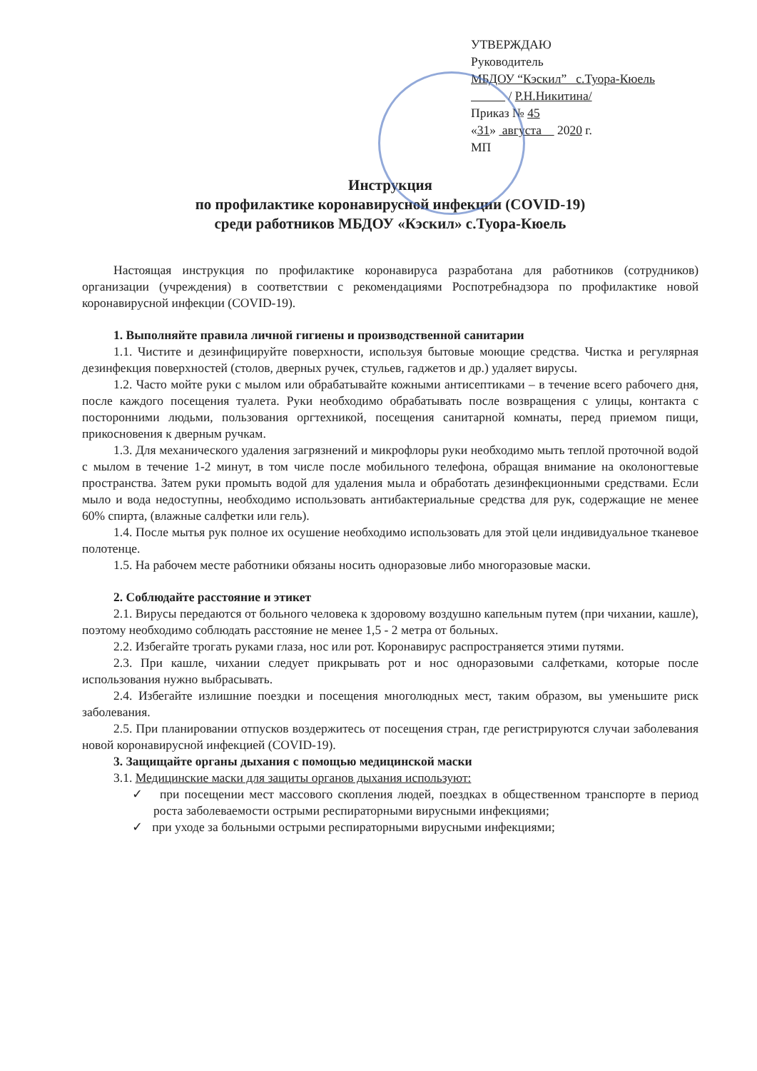УТВЕРЖДАЮ
Руководитель
МБДОУ “Кэскил” с.Туора-Кюель
/ Р.Н.Никитина/
Приказ № 45
«31» августа 2020 г.
МП
Инструкция
по профилактике коронавирусной инфекции (COVID-19)
среди работников МБДОУ «Кэскил» с.Туора-Кюель
Настоящая инструкция по профилактике коронавируса разработана для работников (сотрудников) организации (учреждения) в соответствии с рекомендациями Роспотребнадзора по профилактике новой коронавирусной инфекции (COVID-19).
1. Выполняйте правила личной гигиены и производственной санитарии
1.1. Чистите и дезинфицируйте поверхности, используя бытовые моющие средства. Чистка и регулярная дезинфекция поверхностей (столов, дверных ручек, стульев, гаджетов и др.) удаляет вирусы.
1.2. Часто мойте руки с мылом или обрабатывайте кожными антисептиками – в течение всего рабочего дня, после каждого посещения туалета. Руки необходимо обрабатывать после возвращения с улицы, контакта с посторонними людьми, пользования оргтехникой, посещения санитарной комнаты, перед приемом пищи, прикосновения к дверным ручкам.
1.3. Для механического удаления загрязнений и микрофлоры руки необходимо мыть теплой проточной водой с мылом в течение 1-2 минут, в том числе после мобильного телефона, обращая внимание на околоногтевые пространства. Затем руки промыть водой для удаления мыла и обработать дезинфекционными средствами. Если мыло и вода недоступны, необходимо использовать антибактериальные средства для рук, содержащие не менее 60% спирта, (влажные салфетки или гель).
1.4. После мытья рук полное их осушение необходимо использовать для этой цели индивидуальное тканевое полотенце.
1.5. На рабочем месте работники обязаны носить одноразовые либо многоразовые маски.
2. Соблюдайте расстояние и этикет
2.1. Вирусы передаются от больного человека к здоровому воздушно капельным путем (при чихании, кашле), поэтому необходимо соблюдать расстояние не менее 1,5 - 2 метра от больных.
2.2. Избегайте трогать руками глаза, нос или рот. Коронавирус распространяется этими путями.
2.3. При кашле, чихании следует прикрывать рот и нос одноразовыми салфетками, которые после использования нужно выбрасывать.
2.4. Избегайте излишние поездки и посещения многолюдных мест, таким образом, вы уменьшите риск заболевания.
2.5. При планировании отпусков воздержитесь от посещения стран, где регистрируются случаи заболевания новой коронавирусной инфекцией (COVID-19).
3. Защищайте органы дыхания с помощью медицинской маски
3.1. Медицинские маски для защиты органов дыхания используют:
✓ при посещении мест массового скопления людей, поездках в общественном транспорте в период роста заболеваемости острыми респираторными вирусными инфекциями;
✓ при уходе за больными острыми респираторными вирусными инфекциями;